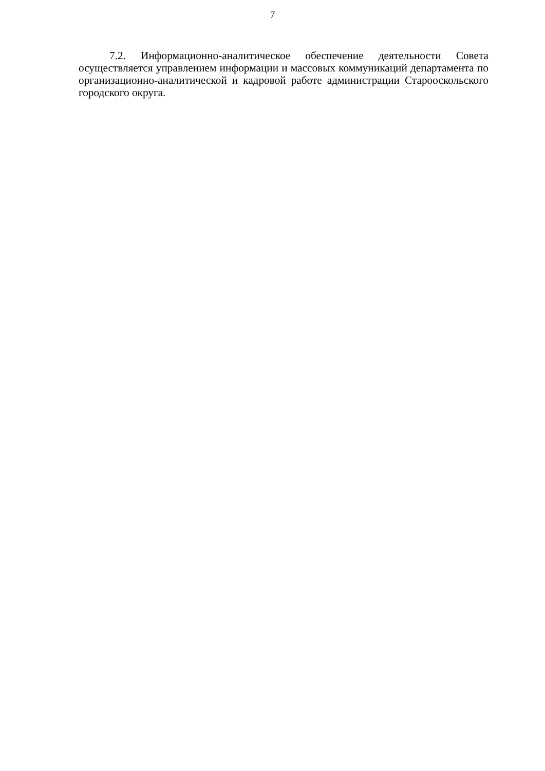7
7.2. Информационно-аналитическое обеспечение деятельности Совета осуществляется управлением информации и массовых коммуникаций департамента по организационно-аналитической и кадровой работе администрации Старооскольского городского округа.